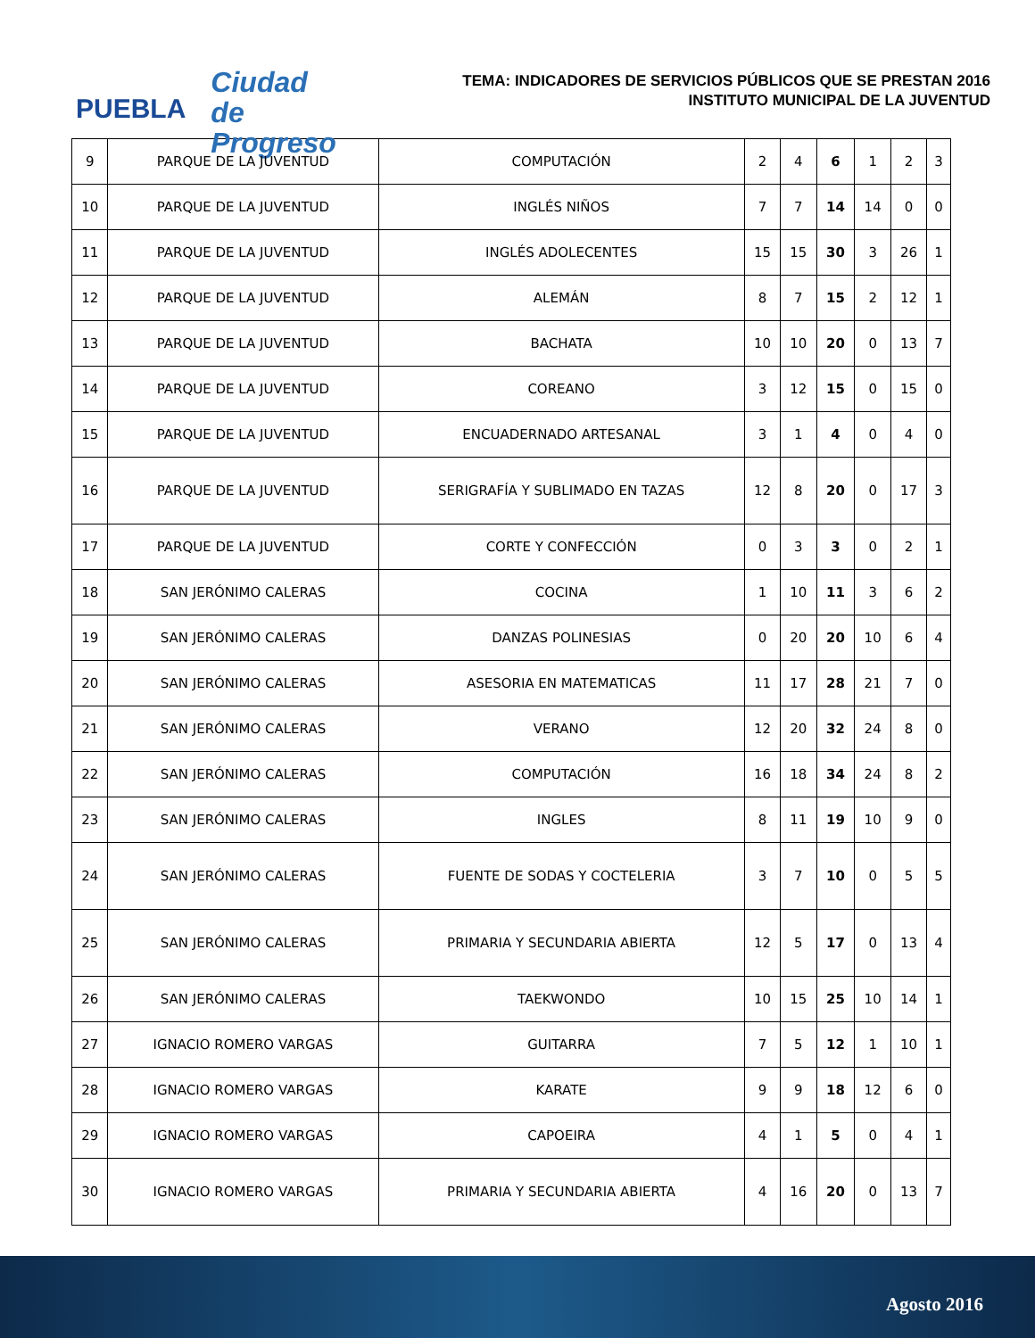PUEBLA
Ciudad
de Progreso
TEMA: INDICADORES DE SERVICIOS PÚBLICOS QUE SE PRESTAN 2016
INSTITUTO MUNICIPAL DE LA JUVENTUD
| 9 | PARQUE DE LA JUVENTUD | COMPUTACIÓN | 2 | 4 | 6 | 1 | 2 | 3 |
| 10 | PARQUE DE LA JUVENTUD | INGLÉS NIÑOS | 7 | 7 | 14 | 14 | 0 | 0 |
| 11 | PARQUE DE LA JUVENTUD | INGLÉS ADOLECENTES | 15 | 15 | 30 | 3 | 26 | 1 |
| 12 | PARQUE DE LA JUVENTUD | ALEMÁN | 8 | 7 | 15 | 2 | 12 | 1 |
| 13 | PARQUE DE LA JUVENTUD | BACHATA | 10 | 10 | 20 | 0 | 13 | 7 |
| 14 | PARQUE DE LA JUVENTUD | COREANO | 3 | 12 | 15 | 0 | 15 | 0 |
| 15 | PARQUE DE LA JUVENTUD | ENCUADERNADO ARTESANAL | 3 | 1 | 4 | 0 | 4 | 0 |
| 16 | PARQUE DE LA JUVENTUD | SERIGRAFÍA Y SUBLIMADO EN TAZAS | 12 | 8 | 20 | 0 | 17 | 3 |
| 17 | PARQUE DE LA JUVENTUD | CORTE Y CONFECCIÓN | 0 | 3 | 3 | 0 | 2 | 1 |
| 18 | SAN JERÓNIMO CALERAS | COCINA | 1 | 10 | 11 | 3 | 6 | 2 |
| 19 | SAN JERÓNIMO CALERAS | DANZAS POLINESIAS | 0 | 20 | 20 | 10 | 6 | 4 |
| 20 | SAN JERÓNIMO CALERAS | ASESORIA EN MATEMATICAS | 11 | 17 | 28 | 21 | 7 | 0 |
| 21 | SAN JERÓNIMO CALERAS | VERANO | 12 | 20 | 32 | 24 | 8 | 0 |
| 22 | SAN JERÓNIMO CALERAS | COMPUTACIÓN | 16 | 18 | 34 | 24 | 8 | 2 |
| 23 | SAN JERÓNIMO CALERAS | INGLES | 8 | 11 | 19 | 10 | 9 | 0 |
| 24 | SAN JERÓNIMO CALERAS | FUENTE DE SODAS Y COCTELERIA | 3 | 7 | 10 | 0 | 5 | 5 |
| 25 | SAN JERÓNIMO CALERAS | PRIMARIA Y SECUNDARIA ABIERTA | 12 | 5 | 17 | 0 | 13 | 4 |
| 26 | SAN JERÓNIMO CALERAS | TAEKWONDO | 10 | 15 | 25 | 10 | 14 | 1 |
| 27 | IGNACIO ROMERO VARGAS | GUITARRA | 7 | 5 | 12 | 1 | 10 | 1 |
| 28 | IGNACIO ROMERO VARGAS | KARATE | 9 | 9 | 18 | 12 | 6 | 0 |
| 29 | IGNACIO ROMERO VARGAS | CAPOEIRA | 4 | 1 | 5 | 0 | 4 | 1 |
| 30 | IGNACIO ROMERO VARGAS | PRIMARIA Y SECUNDARIA ABIERTA | 4 | 16 | 20 | 0 | 13 | 7 |
Agosto 2016